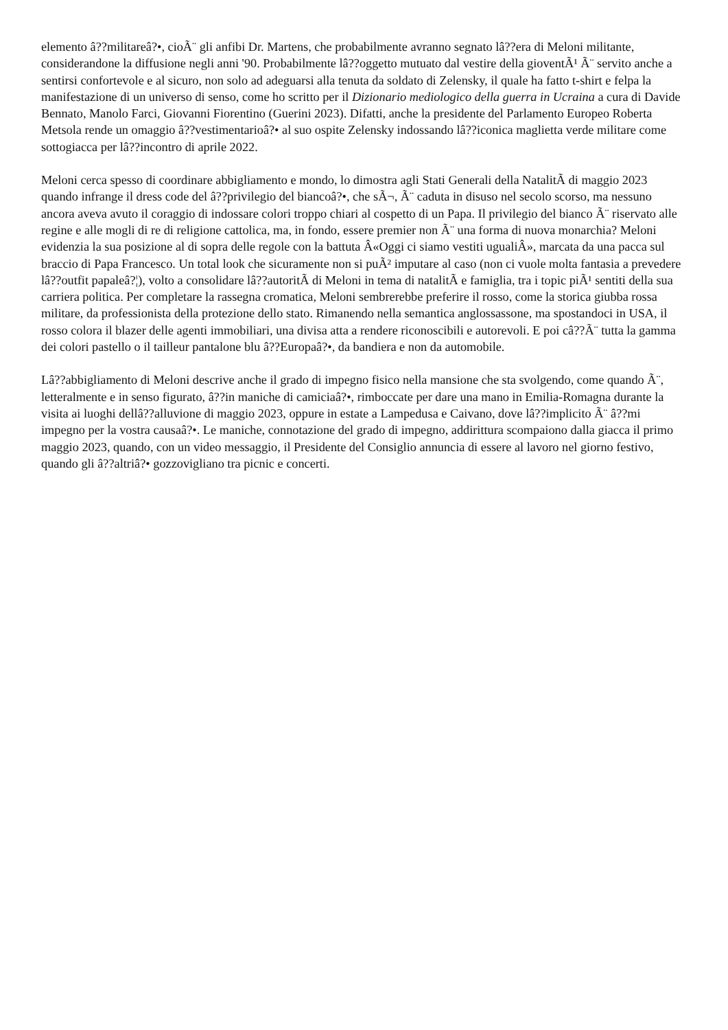elemento â??militareâ?•, cioÃ¨ gli anfibi Dr. Martens, che probabilmente avranno segnato lâ??era di Meloni militante, considerandone la diffusione negli anni '90. Probabilmente lâ??oggetto mutuato dal vestire della gioventÃ¹ Ã¨ servito anche a sentirsi confortevole e al sicuro, non solo ad adeguarsi alla tenuta da soldato di Zelensky, il quale ha fatto t-shirt e felpa la manifestazione di un universo di senso, come ho scritto per il Dizionario mediologico della guerra in Ucraina a cura di Davide Bennato, Manolo Farci, Giovanni Fiorentino (Guerini 2023). Difatti, anche la presidente del Parlamento Europeo Roberta Metsola rende un omaggio â??vestimentarioâ?• al suo ospite Zelensky indossando lâ??iconica maglietta verde militare come sottogiacca per lâ??incontro di aprile 2022.
Meloni cerca spesso di coordinare abbigliamento e mondo, lo dimostra agli Stati Generali della NatalitÃ di maggio 2023 quando infrange il dress code del â??privilegio del biancoâ?•, che sÃ¬, Ã¨ caduta in disuso nel secolo scorso, ma nessuno ancora aveva avuto il coraggio di indossare colori troppo chiari al cospetto di un Papa. Il privilegio del bianco Ã¨ riservato alle regine e alle mogli di re di religione cattolica, ma, in fondo, essere premier non Ã¨ una forma di nuova monarchia? Meloni evidenzia la sua posizione al di sopra delle regole con la battuta Â«Oggi ci siamo vestiti ugualiÂ», marcata da una pacca sul braccio di Papa Francesco. Un total look che sicuramente non si puÃ² imputare al caso (non ci vuole molta fantasia a prevedere lâ??outfit papaleâ?¦), volto a consolidare lâ??autoritÃ di Meloni in tema di natalitÃ e famiglia, tra i topic piÃ¹ sentiti della sua carriera politica. Per completare la rassegna cromatica, Meloni sembrerebbe preferire il rosso, come la storica giubba rossa militare, da professionista della protezione dello stato. Rimanendo nella semantica anglossassone, ma spostandoci in USA, il rosso colora il blazer delle agenti immobiliari, una divisa atta a rendere riconoscibili e autorevoli. E poi câ??Ã¨ tutta la gamma dei colori pastello o il tailleur pantalone blu â??Europaâ?•, da bandiera e non da automobile.
Lâ??abbigliamento di Meloni descrive anche il grado di impegno fisico nella mansione che sta svolgendo, come quando Ã¨, letteralmente e in senso figurato, â??in maniche di camiciaâ?•, rimboccate per dare una mano in Emilia-Romagna durante la visita ai luoghi dellâ??alluvione di maggio 2023, oppure in estate a Lampedusa e Caivano, dove lâ??implicito Ã¨ â??mi impegno per la vostra causaâ?•. Le maniche, connotazione del grado di impegno, addirittura scompaiono dalla giacca il primo maggio 2023, quando, con un video messaggio, il Presidente del Consiglio annuncia di essere al lavoro nel giorno festivo, quando gli â??altriâ?• gozzovigliano tra picnic e concerti.